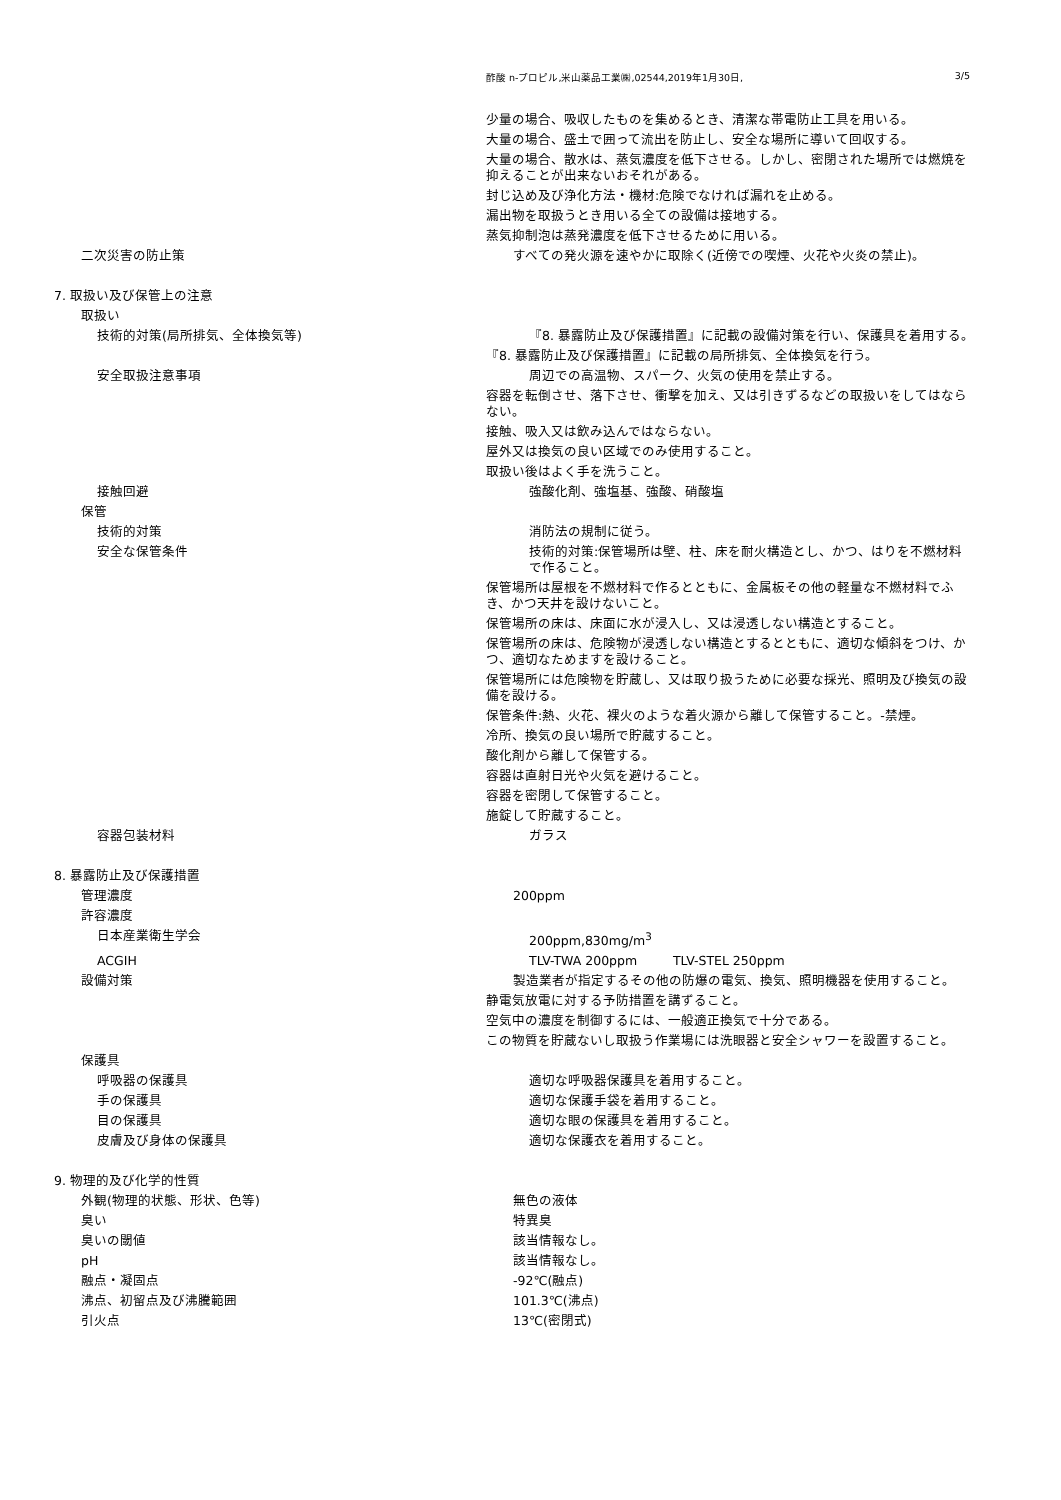酢酸 n-プロピル,米山薬品工業㈱,02544,2019年1月30日, 3/5
少量の場合、吸収したものを集めるとき、清潔な帯電防止工具を用いる。
大量の場合、盛土で囲って流出を防止し、安全な場所に導いて回収する。
大量の場合、散水は、蒸気濃度を低下させる。しかし、密閉された場所では燃焼を抑えることが出来ないおそれがある。
封じ込め及び浄化方法・機材:危険でなければ漏れを止める。
漏出物を取扱うとき用いる全ての設備は接地する。
蒸気抑制泡は蒸発濃度を低下させるために用いる。
二次災害の防止策 すべての発火源を速やかに取除く(近傍での喫煙、火花や火炎の禁止)。
7. 取扱い及び保管上の注意
取扱い
技術的対策(局所排気、全体換気等) 『8. 暴露防止及び保護措置』に記載の設備対策を行い、保護具を着用する。
『8. 暴露防止及び保護措置』に記載の局所排気、全体換気を行う。
安全取扱注意事項 周辺での高温物、スパーク、火気の使用を禁止する。
容器を転倒させ、落下させ、衝撃を加え、又は引きずるなどの取扱いをしてはならない。
接触、吸入又は飲み込んではならない。
屋外又は換気の良い区域でのみ使用すること。
取扱い後はよく手を洗うこと。
接触回避 強酸化剤、強塩基、強酸、硝酸塩
保管
技術的対策 消防法の規制に従う。
安全な保管条件 技術的対策:保管場所は壁、柱、床を耐火構造とし、かつ、はりを不燃材料で作ること。
保管場所は屋根を不燃材料で作るとともに、金属板その他の軽量な不燃材料でふき、かつ天井を設けないこと。
保管場所の床は、床面に水が浸入し、又は浸透しない構造とすること。
保管場所の床は、危険物が浸透しない構造とするとともに、適切な傾斜をつけ、かつ、適切なためますを設けること。
保管場所には危険物を貯蔵し、又は取り扱うために必要な採光、照明及び換気の設備を設ける。
保管条件:熱、火花、裸火のような着火源から離して保管すること。-禁煙。
冷所、換気の良い場所で貯蔵すること。
酸化剤から離して保管する。
容器は直射日光や火気を避けること。
容器を密閉して保管すること。
施錠して貯蔵すること。
容器包装材料 ガラス
8. 暴露防止及び保護措置
管理濃度 200ppm
許容濃度
日本産業衛生学会 200ppm,830mg/m<sup>3</sup>
ACGIH TLV-TWA 200ppm TLV-STEL 250ppm
設備対策 製造業者が指定するその他の防爆の電気、換気、照明機器を使用すること。
静電気放電に対する予防措置を講ずること。
空気中の濃度を制御するには、一般適正換気で十分である。
この物質を貯蔵ないし取扱う作業場には洗眼器と安全シャワーを設置すること。
保護具
呼吸器の保護具 適切な呼吸器保護具を着用すること。
手の保護具 適切な保護手袋を着用すること。
目の保護具 適切な眼の保護具を着用すること。
皮膚及び身体の保護具 適切な保護衣を着用すること。
9. 物理的及び化学的性質
外観(物理的状態、形状、色等) 無色の液体
臭い 特異臭
臭いの閾値 該当情報なし。
pH 該当情報なし。
融点・凝固点 -92℃(融点)
沸点、初留点及び沸騰範囲 101.3℃(沸点)
引火点 13℃(密閉式)